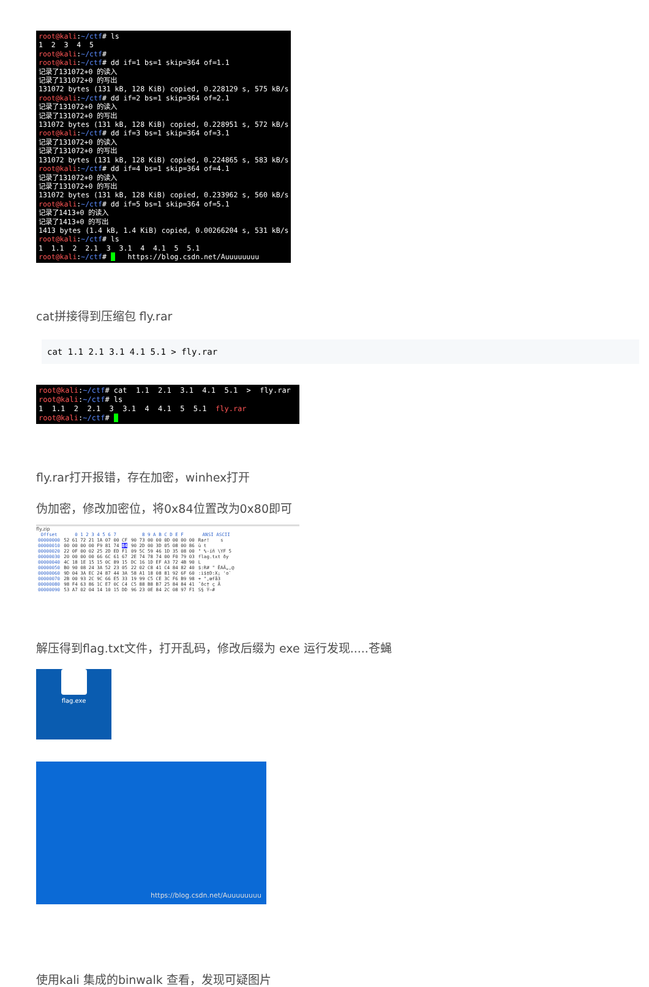root@kali:~/ctf# ls 1 2 3 4 5 root@kali:~/ctf# root@kali:~/ctf# dd if=1 bs=1 skip=364 of=1.1 记录了131072+0 的读入 记录了131072+0 的写出 131072 bytes (131 kB, 128 KiB) copied, 0.228129 s, 575 kB/s root@kali:~/ctf# dd if=2 bs=1 skip=364 of=2.1 记录了131072+0 的读入 记录了131072+0 的写出 131072 bytes (131 kB, 128 KiB) copied, 0.228951 s, 572 kB/s root@kali:~/ctf# dd if=3 bs=1 skip=364 of=3.1 记录了131072+0 的读入 记录了131072+0 的写出 131072 bytes (131 kB, 128 KiB) copied, 0.224865 s, 583 kB/s root@kali:~/ctf# dd if=4 bs=1 skip=364 of=4.1 记录了131072+0 的读入 记录了131072+0 的写出 131072 bytes (131 kB, 128 KiB) copied, 0.233962 s, 560 kB/s root@kali:~/ctf# dd if=5 bs=1 skip=364 of=5.1 记录了1413+0 的读入 记录了1413+0 的写出 1413 bytes (1.4 kB, 1.4 KiB) copied, 0.00266204 s, 531 kB/s root@kali:~/ctf# ls 1 1.1 2 2.1 3 3.1 4 4.1 5 5.1 root@kali:~/ctf# https://blog.csdn.net/Auuuuuuuu
cat拼接得到压缩包 fly.rar
cat 1.1 2.1 3.1 4.1 5.1 > fly.rar
root@kali:~/ctf# cat 1.1 2.1 3.1 4.1 5.1 > fly.rar root@kali:~/ctf# ls 1 1.1 2 2.1 3 3.1 4 4.1 5 5.1 fly.rar root@kali:~/ctf#
fly.rar打开报错，存在加密，winhex打开
伪加密，修改加密位，将0x84位置改为0x80即可
fly.zip
| Offset | 0 1 2 3 4 5 6 7 | 8 9 A B C D E F | ANSI ASCII |
| --- | --- | --- | --- |
| 00000000 | 52 61 72 21 1A 07 00 CF | 90 73 00 00 0D 00 00 00 | Rar! s |
| 00000010 | 00 00 00 00 F9 81 74 84 | 90 2D 00 3D 05 08 00 86 | ù t |
| 00000020 | 22 0F 00 02 25 2D ED F1 | 09 5C 59 46 1D 35 08 00 | " %-íñ \YF 5 |
| 00000030 | 20 00 00 00 66 6C 61 67 | 2E 74 78 74 00 F0 79 03 | flag.txt ðy |
| 00000040 | 4C 18 1E 15 15 0C 89 15 | DC 16 1D EF A3 72 4B 90 | L |
| 00000050 | B0 90 08 24 3A 52 23 05 | 22 02 C8 41 C4 84 82 40 | $:R# " ÈAÄ„‚@ |
| 00000060 | 9D 04 3A EC 24 87 44 3A | 58 A1 18 08 81 92 6F 60 | :ì$‡D:X¡ 'o` |
| 00000070 | 2B 00 93 2C 9C 66 E5 33 | 19 99 C5 CE 3C F6 B9 98 | + ",œfå3 |
| 00000080 | 98 F4 63 86 1C E7 0C C4 | C5 88 B8 B7 25 84 84 41 | ˜ôc† ç Ä |
| 00000090 | 53 A7 02 04 14 10 15 DD | 96 23 0E 84 2C 08 97 F1 | S§ Ý–# |
解压得到flag.txt文件，打开乱码，修改后缀为 exe 运行发现.....苍蝇
flag.exe
https://blog.csdn.net/Auuuuuuuu
使用kali 集成的binwalk 查看，发现可疑图片